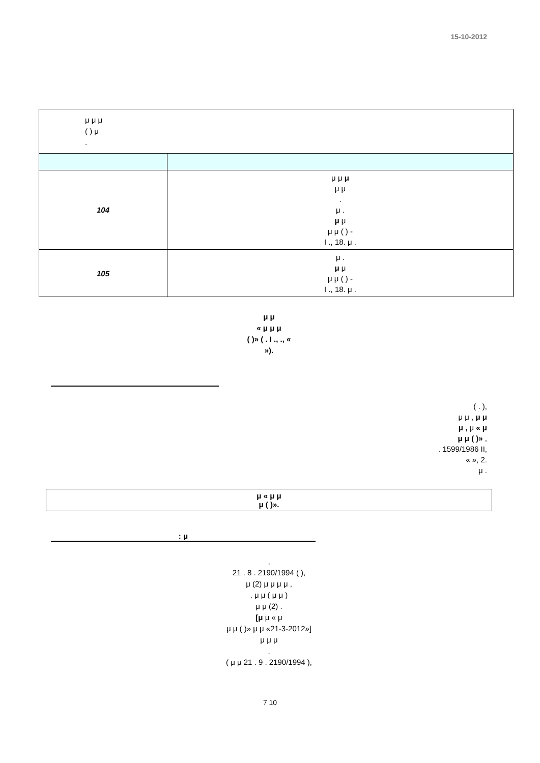15-10-2012
| μ μ μ ( ) μ . | |
| 104 | μ μ μ μ μ . μ . μ μ μ μ ( ) - Ι ., 18. μ . |
| 105 | μ . μ μ μ μ ( ) - Ι ., 18. μ . |
μ μ
« μ μ μ
( )» ( . Ι ., ., «
»).
( . ),
μ μ , μ μ
μ , μ « μ
μ μ ( )» ,
. 1599/1986 ΙΙ,
« », 2.
μ .
μ « μ μ
μ ( )».
: μ
,
21 . 8 . 2190/1994 ( ),
μ (2) μ μ μ μ ,
. μ μ ( μ μ )
μ μ (2) .
[μ μ « μ
μ μ ( )» μ μ «21-3-2012»]
μ μ μ
.
( μ μ 21 . 9 . 2190/1994 ),
7 10